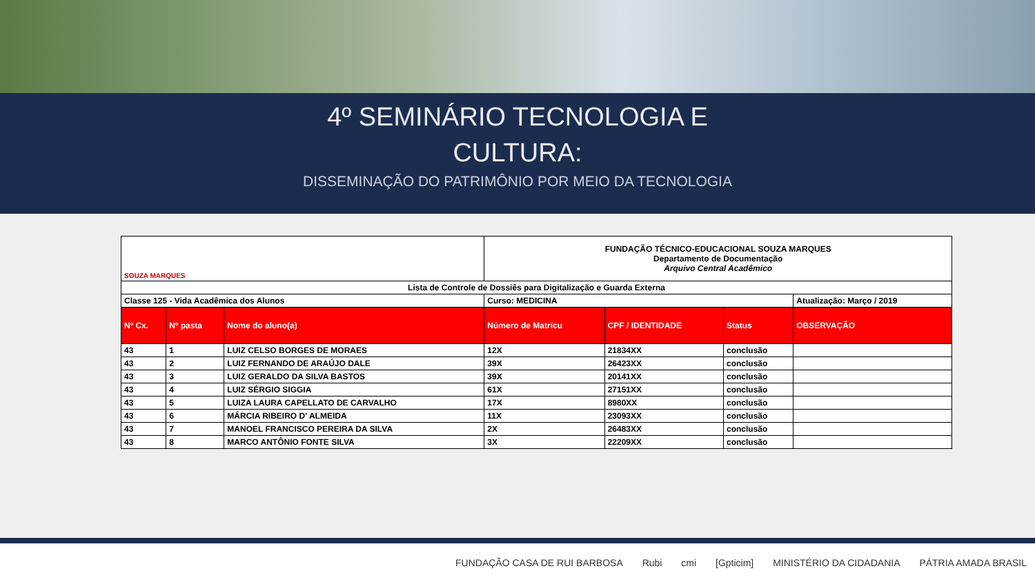4º SEMINÁRIO TECNOLOGIA E
CULTURA:
DISSEMINAÇÃO DO PATRIMÔNIO POR MEIO DA TECNOLOGIA
| SOUZA MARQUES | | | FUNDAÇÃO TÉCNICO-EDUCACIONAL SOUZA MARQUES Departamento de Documentação Arquivo Central Acadêmico | | | |
| Lista de Controle de Dossiês para Digitalização e Guarda Externa | | | | | | |
| Classe 125 - Vida Acadêmica dos Alunos | | | Curso: MEDICINA | | | Atualização: Março / 2019 |
| Nº Cx. | Nº pasta | Nome do aluno(a) | Número de Matrícu | CPF / IDENTIDADE | Status | OBSERVAÇÃO |
| 43 | 1 | LUIZ CELSO BORGES DE MORAES | 12X | 21834XX | conclusão | |
| 43 | 2 | LUIZ FERNANDO DE ARAÚJO DALE | 39X | 26423XX | conclusão | |
| 43 | 3 | LUIZ GERALDO DA SILVA BASTOS | 39X | 20141XX | conclusão | |
| 43 | 4 | LUIZ SÉRGIO SIGGIA | 61X | 27151XX | conclusão | |
| 43 | 5 | LUIZA LAURA CAPELLATO DE CARVALHO | 17X | 8980XX | conclusão | |
| 43 | 6 | MÁRCIA RIBEIRO D' ALMEIDA | 11X | 23093XX | conclusão | |
| 43 | 7 | MANOEL FRANCISCO PEREIRA DA SILVA | 2X | 26483XX | conclusão | |
| 43 | 8 | MARCO ANTÔNIO FONTE SILVA | 3X | 22209XX | conclusão | |
FUNDAÇÃO CASA DE RUI BARBOSA Rubi cmi [Gpticim] MINISTÉRIO DA CIDADANIA PÁTRIA AMADA BRASIL